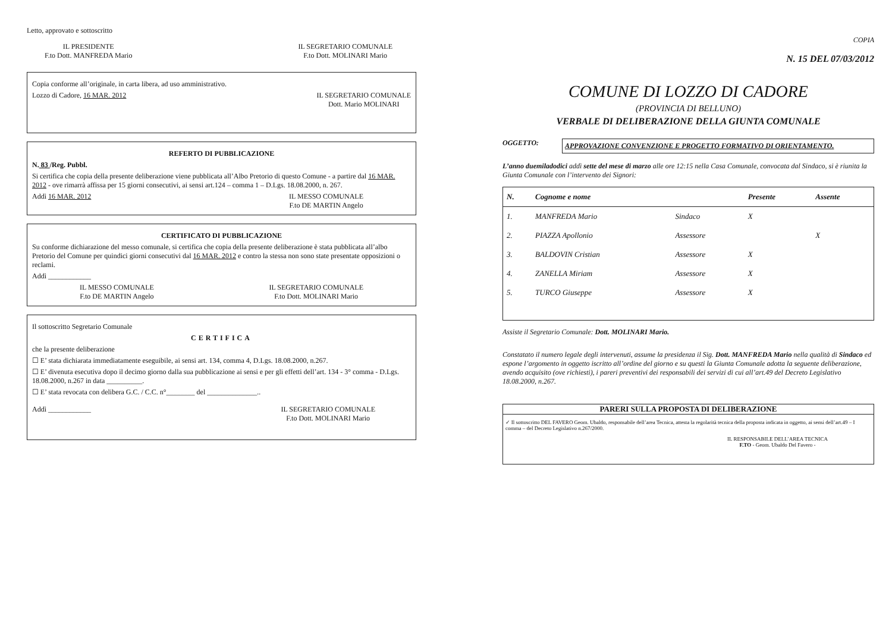Letto, approvato e sottoscritto
IL PRESIDENTE
F.to Dott. MANFREDA Mario
IL SEGRETARIO COMUNALE
F.to Dott. MOLINARI Mario
Copia conforme all’originale, in carta libera, ad uso amministrativo.
Lozzo di Cadore, 16 MAR. 2012 IL SEGRETARIO COMUNALE
Dott. Mario MOLINARI
REFERTO DI PUBBLICAZIONE
N. 83 /Reg. Pubbl.
Si certifica che copia della presente deliberazione viene pubblicata all’Albo Pretorio di questo Comune - a partire dal 16 MAR. 2012 - ove rimarrà affissa per 15 giorni consecutivi, ai sensi art.124 – comma 1 – D.Lgs. 18.08.2000, n. 267.
Addì 16 MAR. 2012 IL MESSO COMUNALE
F.to DE MARTIN Angelo
CERTIFICATO DI PUBBLICAZIONE
Su conforme dichiarazione del messo comunale, si certifica che copia della presente deliberazione è stata pubblicata all’albo Pretorio del Comune per quindici giorni consecutivi dal 16 MAR. 2012 e contro la stessa non sono state presentate opposizioni o reclami.
Addì ____________
IL MESSO COMUNALE
F.to DE MARTIN Angelo
IL SEGRETARIO COMUNALE
F.to Dott. MOLINARI Mario
Il sottoscritto Segretario Comunale
CERTIFICA
che la presente deliberazione
☐ E’ stata dichiarata immediatamente eseguibile, ai sensi art. 134, comma 4, D.Lgs. 18.08.2000, n.267.
☐ E’ divenuta esecutiva dopo il decimo giorno dalla sua pubblicazione ai sensi e per gli effetti dell’art. 134 - 3° comma - D.Lgs. 18.08.2000, n.267 in data __________.
☐ E’ stata revocata con delibera G.C. / C.C. n°________ del ______________..
Addì ____________ IL SEGRETARIO COMUNALE
F.to Dott. MOLINARI Mario
COPIA
N. 15 DEL 07/03/2012
COMUNE DI LOZZO DI CADORE
(PROVINCIA DI BELLUNO)
VERBALE DI DELIBERAZIONE DELLA GIUNTA COMUNALE
OGGETTO:
APPROVAZIONE CONVENZIONE E PROGETTO FORMATIVO DI ORIENTAMENTO.
L’anno duemiladodici addì sette del mese di marzo alle ore 12:15 nella Casa Comunale, convocata dal Sindaco, si è riunita la Giunta Comunale con l’intervento dei Signori:
| N. | Cognome e nome | | Presente | Assente |
| --- | --- | --- | --- | --- |
| 1. | MANFREDA Mario | Sindaco | X | |
| 2. | PIAZZA Apollonio | Assessore | | X |
| 3. | BALDOVIN Cristian | Assessore | X | |
| 4. | ZANELLA Miriam | Assessore | X | |
| 5. | TURCO Giuseppe | Assessore | X | |
Assiste il Segretario Comunale: Dott. MOLINARI Mario.
Constatato il numero legale degli intervenuti, assume la presidenza il Sig. Dott. MANFREDA Mario nella qualità di Sindaco ed espone l’argomento in oggetto iscritto all’ordine del giorno e su questi la Giunta Comunale adotta la seguente deliberazione, avendo acquisito (ove richiesti), i pareri preventivi dei responsabili dei servizi di cui all’art.49 del Decreto Legislativo 18.08.2000, n.267.
PARERI SULLA PROPOSTA DI DELIBERAZIONE
✓ Il sottoscritto DEL FAVERO Geom. Ubaldo, responsabile dell’area Tecnica, attesta la regolarità tecnica della proposta indicata in oggetto, ai sensi dell’art.49 – I comma – del Decreto Legislativo n.267/2000.
IL RESPONSABILE DELL’AREA TECNICA
F.TO - Geom. Ubaldo Del Favero -